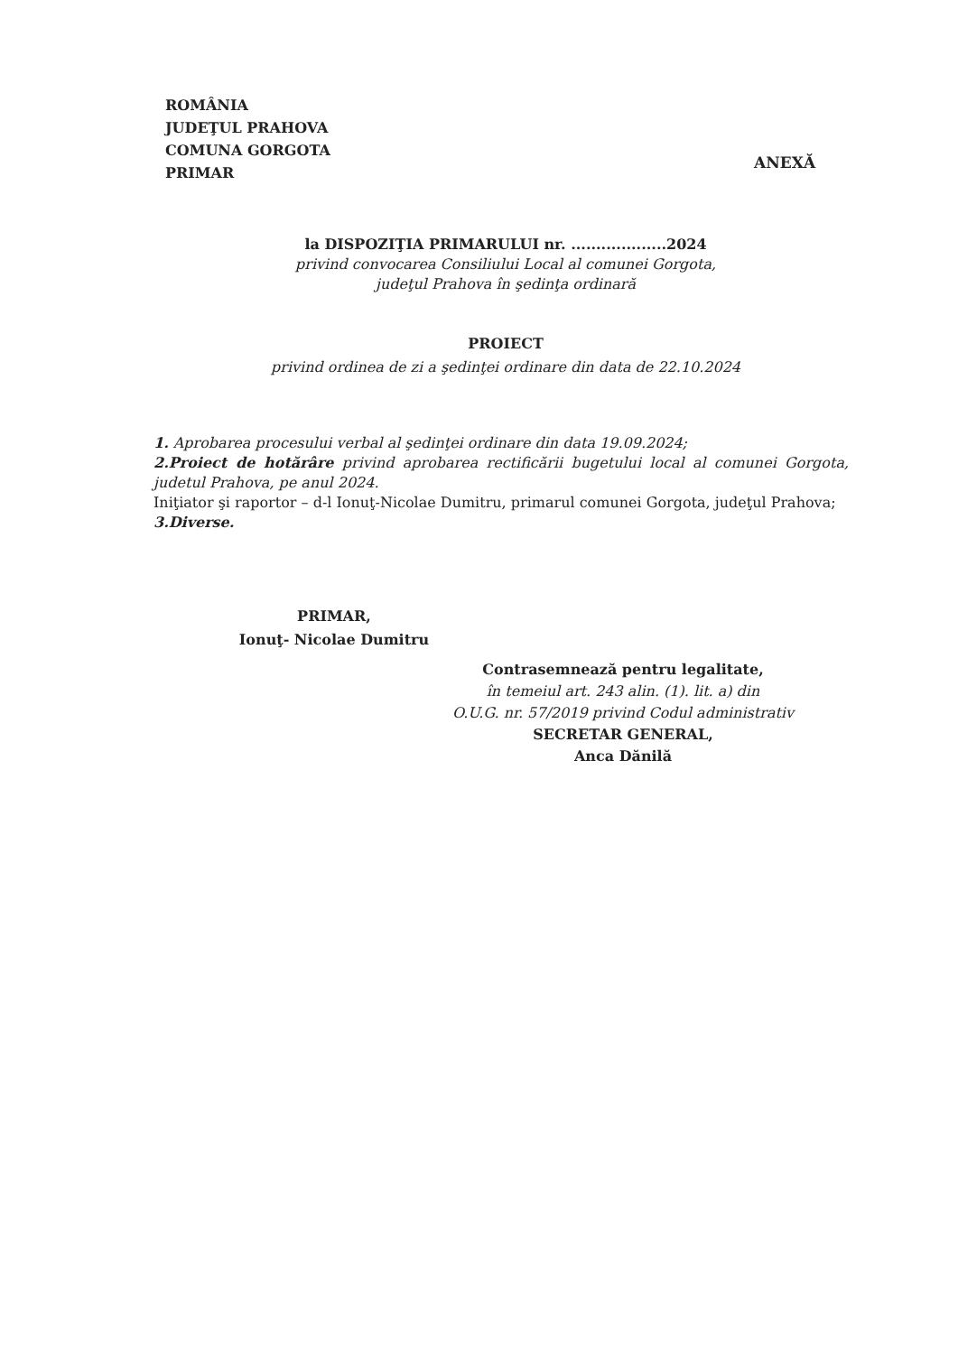ROMÂNIA
JUDEŢUL PRAHOVA
COMUNA GORGOTA
PRIMAR
ANEXĂ
la DISPOZIŢIA PRIMARULUI nr. ...................2024
privind convocarea Consiliului Local al comunei Gorgota,
judeţul Prahova în şedinţa ordinară
PROIECT
privind ordinea de zi a şedinţei ordinare din data de 22.10.2024
1. Aprobarea procesului verbal al şedinţei ordinare din data 19.09.2024;
2.Proiect de hotărâre privind aprobarea rectificării bugetului local al comunei Gorgota, judetul Prahova, pe anul 2024.
Iniţiator şi raportor – d-l Ionuţ-Nicolae Dumitru, primarul comunei Gorgota, judeţul Prahova;
3.Diverse.
PRIMAR,
Ionuţ- Nicolae Dumitru
Contrasemnează pentru legalitate,
în temeiul art. 243 alin. (1). lit. a) din
O.U.G. nr. 57/2019 privind Codul administrativ
SECRETAR GENERAL,
Anca Dănilă